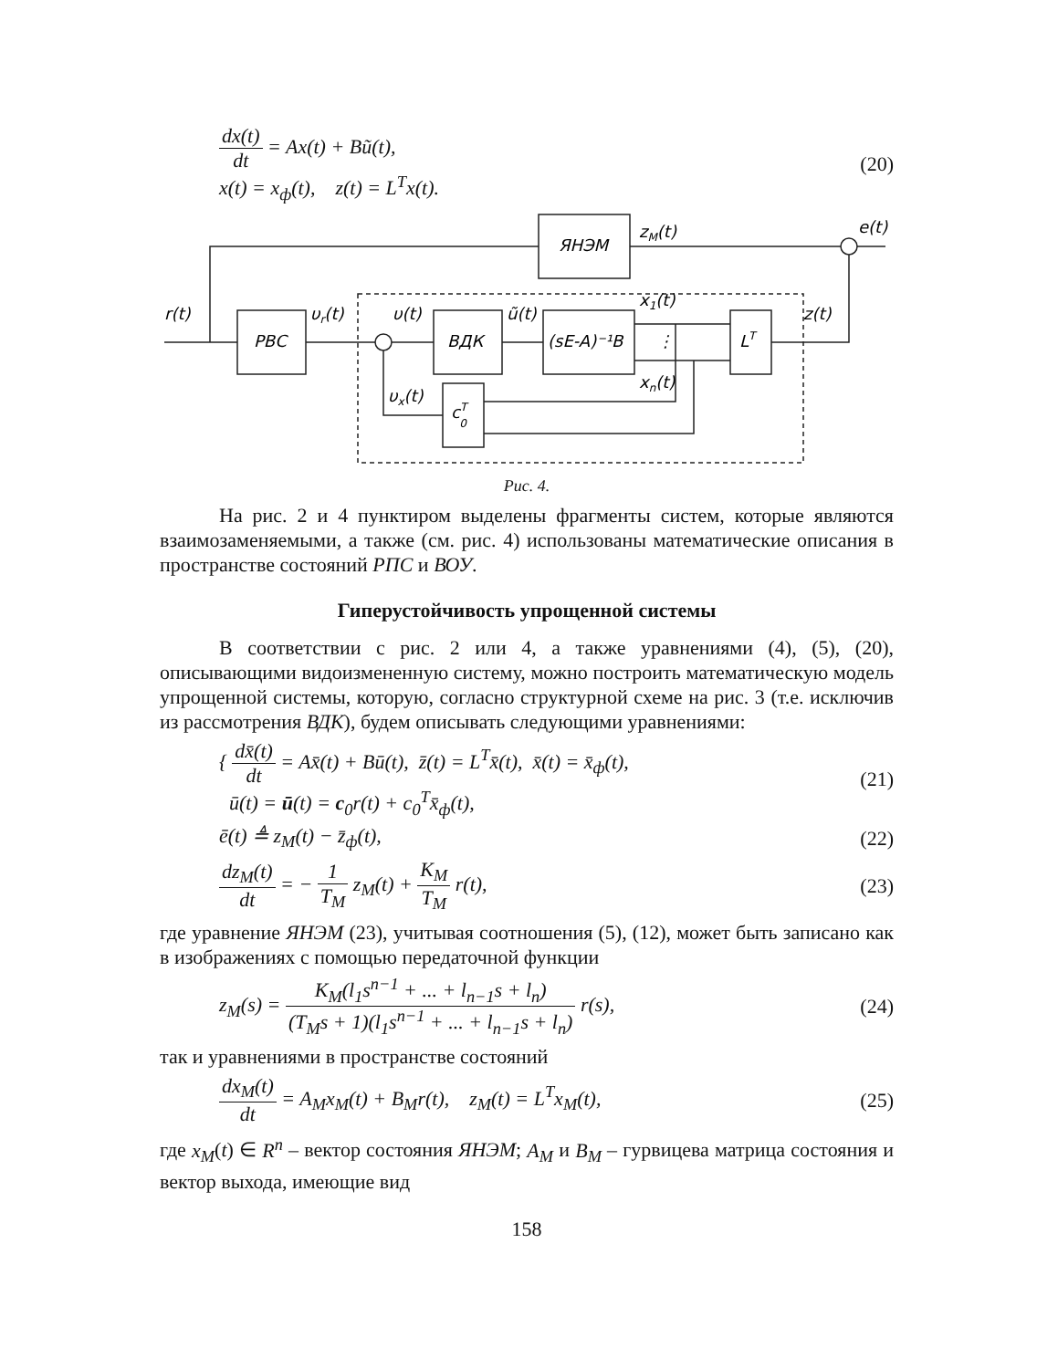dx(t) dt = Ax(t) + Bũ(t),
x(t) = x<sub>ф</sub>(t), z(t) = L<sup>T</sup>x(t).
(20)
ЯНЭМ
РВС
ВДК
(sE-A)⁻¹B
LT
cT0
r(t)
υr(t)
υ(t)
ũ(t)
x1(t)
xn(t)
z(t)
υx(t)
zM(t)
e(t)
⋮
Рис. 4.
На рис. 2 и 4 пунктиром выделены фрагменты систем, которые являются взаимозаменяемыми, а также (см. рис. 4) использованы математические описания в пространстве состояний РПС и ВОУ.
Гиперустойчивость упрощенной системы
В соответствии с рис. 2 или 4, а также уравнениями (4), (5), (20), описывающими видоизмененную систему, можно построить математическую модель упрощенной системы, которую, согласно структурной схеме на рис. 3 (т.е. исключив из рассмотрения ВДК), будем описывать следующими уравнениями:
{ dx̄(t) dt = Ax̄(t) + Bū(t), z̄(t) = L<sup>T</sup>x̄(t), x̄(t) = x̄<sub>ф</sub>(t),
ū(t) = ū(t) = c<sub>0</sub>r(t) + c<sub>0</sub><sup>T</sup>x̄<sub>ф</sub>(t),
(21)
ē(t) ≜ z<sub>M</sub>(t) − z̄<sub>ф</sub>(t), (22)
dz<sub>M</sub>(t) dt = − 1 T<sub>M</sub> z<sub>M</sub>(t) + K<sub>M</sub> T<sub>M</sub> r(t),
(23)
где уравнение ЯНЭМ (23), учитывая соотношения (5), (12), может быть записано как в изображениях с помощью передаточной функции
z<sub>M</sub>(s) = K<sub>M</sub>(l<sub>1</sub>s<sup>n−1</sup> + ... + l<sub>n−1</sub>s + l<sub>n</sub>) (T<sub>M</sub>s + 1)(l<sub>1</sub>s<sup>n−1</sup> + ... + l<sub>n−1</sub>s + l<sub>n</sub>) r(s),
(24)
так и уравнениями в пространстве состояний
dx<sub>M</sub>(t) dt = A<sub>M</sub>x<sub>M</sub>(t) + B<sub>M</sub>r(t), z<sub>M</sub>(t) = L<sup>T</sup>x<sub>M</sub>(t),
(25)
где x<sub>M</sub>(t) ∈ R<sup>n</sup> – вектор состояния ЯНЭМ; A<sub>M</sub> и B<sub>M</sub> – гурвицева матрица состояния и вектор выхода, имеющие вид
158